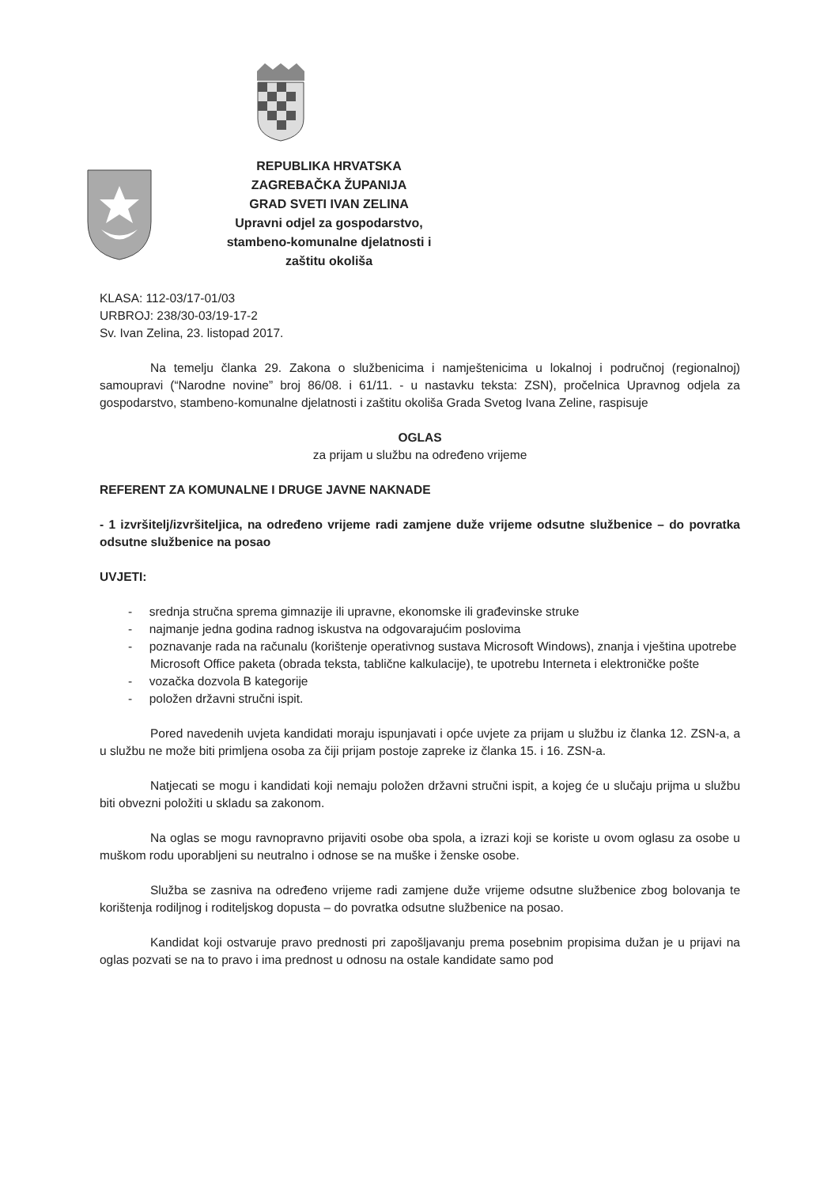REPUBLIKA HRVATSKA
ZAGREBAČKA ŽUPANIJA
GRAD SVETI IVAN ZELINA
Upravni odjel za gospodarstvo,
stambeno-komunalne djelatnosti i
zaštitu okoliša
KLASA: 112-03/17-01/03
URBROJ: 238/30-03/19-17-2
Sv. Ivan Zelina, 23. listopad 2017.
Na temelju članka 29. Zakona o službenicima i namještenicima u lokalnoj i područnoj (regionalnoj) samoupravi (“Narodne novine” broj 86/08. i 61/11. - u nastavku teksta: ZSN), pročelnica Upravnog odjela za gospodarstvo, stambeno-komunalne djelatnosti i zaštitu okoliša Grada Svetog Ivana Zeline, raspisuje
OGLAS
za prijam u službu na određeno vrijeme
REFERENT ZA KOMUNALNE I DRUGE JAVNE NAKNADE
- 1 izvršitelj/izvršiteljica, na određeno vrijeme radi zamjene duže vrijeme odsutne službenice – do povratka odsutne službenice na posao
UVJETI:
- srednja stručna sprema gimnazije ili upravne, ekonomske ili građevinske struke
- najmanje jedna godina radnog iskustva na odgovarajućim poslovima
- poznavanje rada na računalu (korištenje operativnog sustava Microsoft Windows), znanja i vještina upotrebe Microsoft Office paketa (obrada teksta, tablične kalkulacije), te upotrebu Interneta i elektroničke pošte
- vozačka dozvola B kategorije
- položen državni stručni ispit.
Pored navedenih uvjeta kandidati moraju ispunjavati i opće uvjete za prijam u službu iz članka 12. ZSN-a, a u službu ne može biti primljena osoba za čiji prijam postoje zapreke iz članka 15. i 16. ZSN-a.
Natjecati se mogu i kandidati koji nemaju položen državni stručni ispit, a kojeg će u slučaju prijma u službu biti obvezni položiti u skladu sa zakonom.
Na oglas se mogu ravnopravno prijaviti osobe oba spola, a izrazi koji se koriste u ovom oglasu za osobe u muškom rodu uporabljeni su neutralno i odnose se na muške i ženske osobe.
Služba se zasniva na određeno vrijeme radi zamjene duže vrijeme odsutne službenice zbog bolovanja te korištenja rodiljnog i roditeljskog dopusta – do povratka odsutne službenice na posao.
Kandidat koji ostvaruje pravo prednosti pri zapošljavanju prema posebnim propisima dužan je u prijavi na oglas pozvati se na to pravo i ima prednost u odnosu na ostale kandidate samo pod